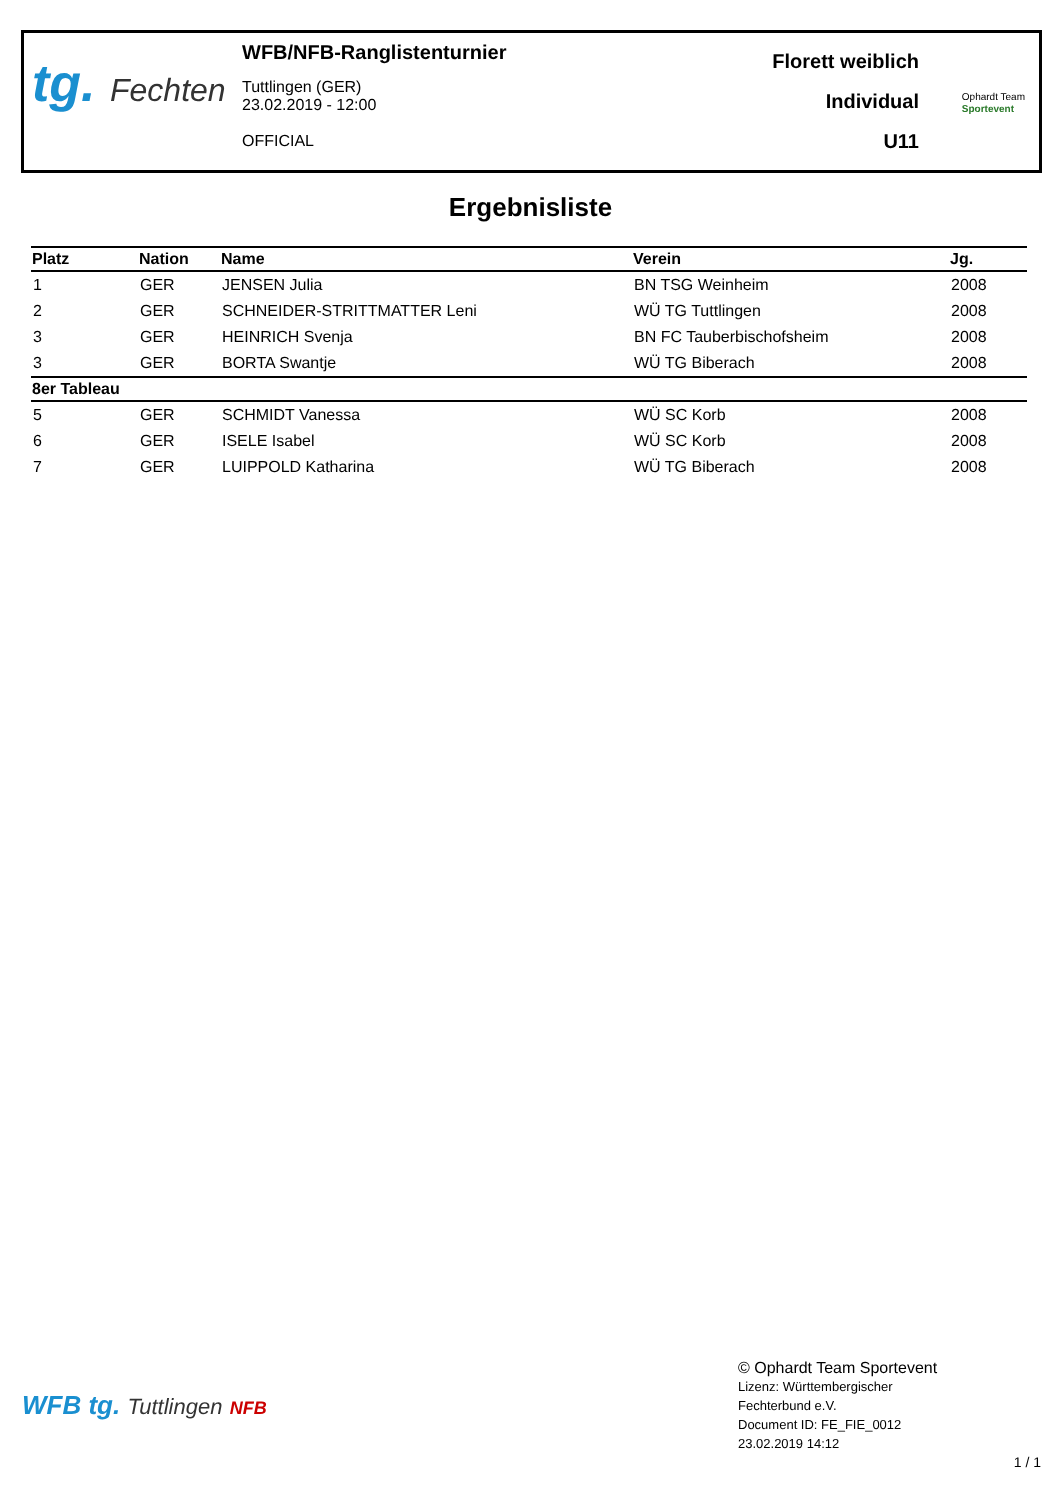tg. Fechten
WFB/NFB-Ranglistenturnier
Tuttlingen (GER)
23.02.2019 - 12:00
OFFICIAL
Florett weiblich
Individual
U11
Ophardt Team
Sportevent
Ergebnisliste
| Platz | Nation | Name | Verein | Jg. |
| --- | --- | --- | --- | --- |
| 1 | GER | JENSEN Julia | BN TSG Weinheim | 2008 |
| 2 | GER | SCHNEIDER-STRITTMATTER Leni | WÜ TG Tuttlingen | 2008 |
| 3 | GER | HEINRICH Svenja | BN FC Tauberbischofsheim | 2008 |
| 3 | GER | BORTA Swantje | WÜ TG Biberach | 2008 |
| 8er Tableau | | | | |
| 5 | GER | SCHMIDT Vanessa | WÜ SC Korb | 2008 |
| 6 | GER | ISELE Isabel | WÜ SC Korb | 2008 |
| 7 | GER | LUIPPOLD Katharina | WÜ TG Biberach | 2008 |
WFB tg. Tuttlingen NFB
© Ophardt Team Sportevent
Lizenz: Württembergischer
Fechterbund e.V.
Document ID: FE_FIE_0012
23.02.2019 14:12
1 / 1